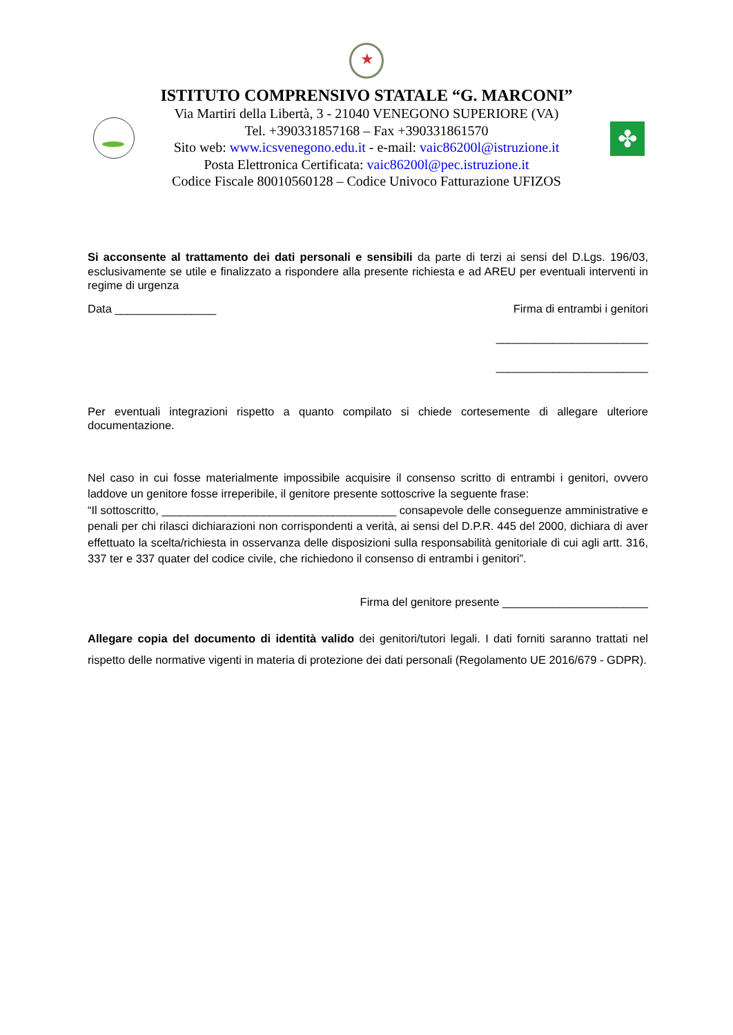★
ISTITUTO COMPRENSIVO STATALE “G. MARCONI”
Via Martiri della Libertà, 3 - 21040 VENEGONO SUPERIORE (VA)
Tel. +390331857168 – Fax +390331861570
Sito web: www.icsvenegono.edu.it - e-mail: vaic86200l@istruzione.it
Posta Elettronica Certificata: vaic86200l@pec.istruzione.it
Codice Fiscale 80010560128 – Codice Univoco Fatturazione UFIZOS
✤
Si acconsente al trattamento dei dati personali e sensibili da parte di terzi ai sensi del D.Lgs. 196/03, esclusivamente se utile e finalizzato a rispondere alla presente richiesta e ad AREU per eventuali interventi in regime di urgenza
Data ________________ Firma di entrambi i genitori
________________________
________________________
Per eventuali integrazioni rispetto a quanto compilato si chiede cortesemente di allegare ulteriore documentazione.
Nel caso in cui fosse materialmente impossibile acquisire il consenso scritto di entrambi i genitori, ovvero laddove un genitore fosse irreperibile, il genitore presente sottoscrive la seguente frase:
“Il sottoscritto, _____________________________________ consapevole delle conseguenze amministrative e penali per chi rilasci dichiarazioni non corrispondenti a verità, ai sensi del D.P.R. 445 del 2000, dichiara di aver effettuato la scelta/richiesta in osservanza delle disposizioni sulla responsabilità genitoriale di cui agli artt. 316, 337 ter e 337 quater del codice civile, che richiedono il consenso di entrambi i genitori”.
Firma del genitore presente _______________________
Allegare copia del documento di identità valido dei genitori/tutori legali. I dati forniti saranno trattati nel rispetto delle normative vigenti in materia di protezione dei dati personali (Regolamento UE 2016/679 - GDPR).